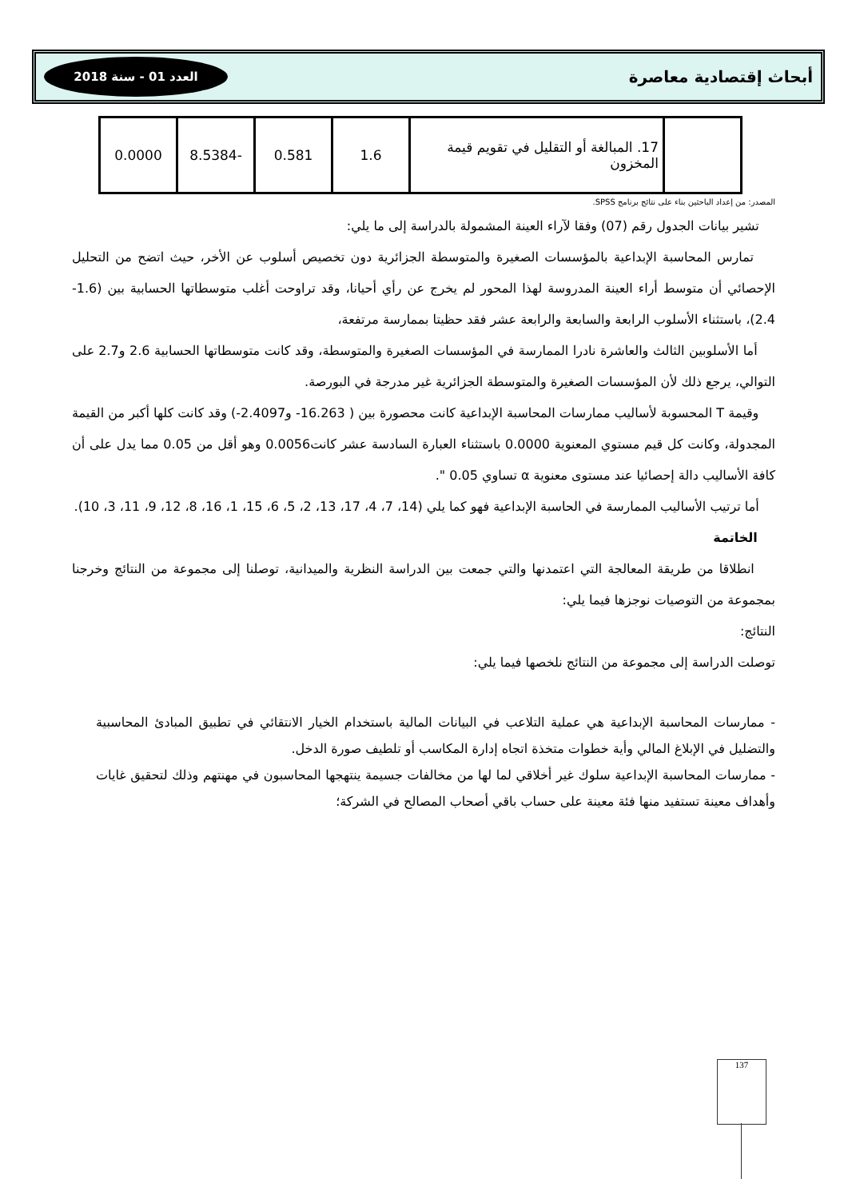العدد 01 - سنة 2018
أبحاث إقتصادية معاصرة
| | 17. المبالغة أو التقليل في تقويم قيمة المخزون | 1.6 | 0.581 | -8.5384 | 0.0000 |
المصدر: من إعداد الباحثين بناء على نتائج برنامج SPSS.
تشير بيانات الجدول رقم (07) وفقا لآراء العينة المشمولة بالدراسة إلى ما يلي:
تمارس المحاسبة الإبداعية بالمؤسسات الصغيرة والمتوسطة الجزائرية دون تخصيص أسلوب عن الأخر، حيث اتضح من التحليل الإحصائي أن متوسط أراء العينة المدروسة لهذا المحور لم يخرج عن رأي أحيانا، وقد تراوحت أغلب متوسطاتها الحسابية بين (1.6-2.4)، باستثناء الأسلوب الرابعة والسابعة والرابعة عشر فقد حظيتا بممارسة مرتفعة،
أما الأسلوبين الثالث والعاشرة نادرا الممارسة في المؤسسات الصغيرة والمتوسطة، وقد كانت متوسطاتها الحسابية 2.6 و2.7 على التوالي، يرجع ذلك لأن المؤسسات الصغيرة والمتوسطة الجزائرية غير مدرجة في البورصة.
وقيمة T المحسوبة لأساليب ممارسات المحاسبة الإبداعية كانت محصورة بين ( 16.263- و2.4097-) وقد كانت كلها أكبر من القيمة المجدولة، وكانت كل قيم مستوي المعنوية 0.0000 باستثناء العبارة السادسة عشر كانت0.0056 وهو أقل من 0.05 مما يدل على أن كافة الأساليب دالة إحصائيا عند مستوى معنوية α تساوي 0.05 ".
أما ترتيب الأساليب الممارسة في الحاسبة الإبداعية فهو كما يلي (14، 7، 4، 17، 13، 2، 5، 6، 15، 1، 16، 8، 12، 9، 11، 3، 10).
الخاتمة
انطلاقا من طريقة المعالجة التي اعتمدنها والتي جمعت بين الدراسة النظرية والميدانية، توصلنا إلى مجموعة من النتائج وخرجنا بمجموعة من التوصيات نوجزها فيما يلي:
النتائج:
توصلت الدراسة إلى مجموعة من النتائج نلخصها فيما يلي:
- ممارسات المحاسبة الإبداعية هي عملية التلاعب في البيانات المالية باستخدام الخيار الانتقائي في تطبيق المبادئ المحاسبية والتضليل في الإبلاغ المالي وأية خطوات متخذة اتجاه إدارة المكاسب أو تلطيف صورة الدخل.
- ممارسات المحاسبة الإبداعية سلوك غير أخلاقي لما لها من مخالفات جسيمة ينتهجها المحاسبون في مهنتهم وذلك لتحقيق غايات وأهداف معينة تستفيد منها فئة معينة على حساب باقي أصحاب المصالح في الشركة؛
137